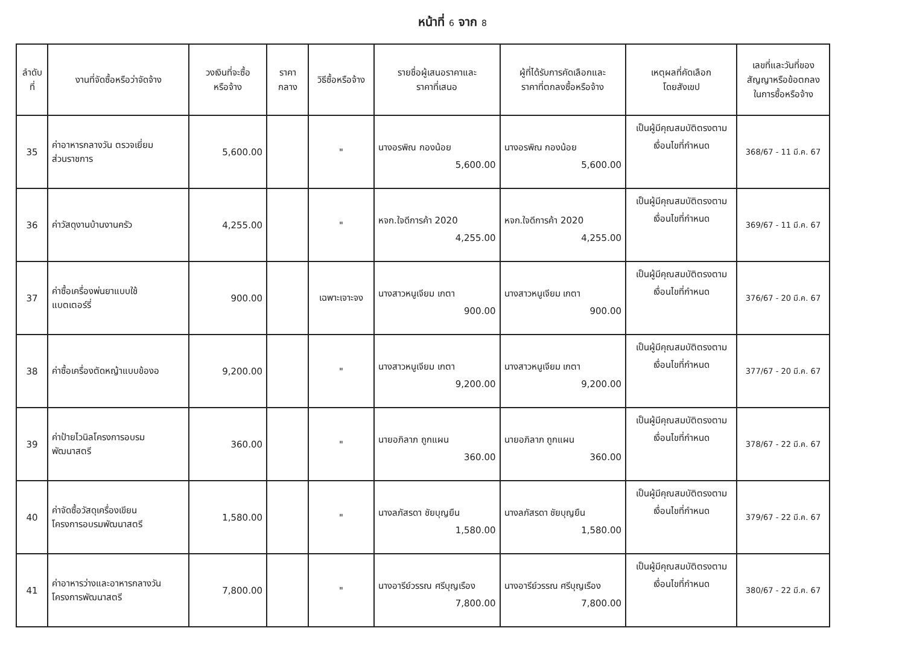หน้าที่ 6 จาก 8
| ลำดับ ที่ | งานที่จัดซื้อหรือว่าจัดจ้าง | วงเงินที่จะซื้อ หรือจ้าง | ราคา กลาง | วิธีซื้อหรือจ้าง | รายชื่อผู้เสนอราคาและ ราคาที่เสนอ | ผู้ที่ได้รับการคัดเลือกและ ราคาที่ตกลงซื้อหรือจ้าง | เหตุผลที่คัดเลือก โดยสังเขป | เลขที่และวันที่ของ สัญญาหรือข้อตกลง ในการซื้อหรือจ้าง |
| --- | --- | --- | --- | --- | --- | --- | --- | --- |
| 35 | ค่าอาหารกลางวัน ตรวจเยี่ยม ส่วนราชการ | 5,600.00 | | " | นางอรพิณ กองน้อย 5,600.00 | นางอรพิณ กองน้อย 5,600.00 | เป็นผู้มีคุณสมบัติตรงตาม เงื่อนไขที่กำหนด | 368/67 - 11 มี.ค. 67 |
| 36 | ค่าวัสดุงานบ้านงานครัว | 4,255.00 | | " | หจก.ใจดีการค้า 2020 4,255.00 | หจก.ใจดีการค้า 2020 4,255.00 | เป็นผู้มีคุณสมบัติตรงตาม เงื่อนไขที่กำหนด | 369/67 - 11 มี.ค. 67 |
| 37 | ค่าซื้อเครื่องพ่นยาแบบใช้ แบตเตอร์รี่ | 900.00 | | เฉพาะเจาะจง | นางสาวหนูเจียม เกตา 900.00 | นางสาวหนูเจียม เกตา 900.00 | เป็นผู้มีคุณสมบัติตรงตาม เงื่อนไขที่กำหนด | 376/67 - 20 มี.ค. 67 |
| 38 | ค่าซื้อเครื่องตัดหญ้าแบบข้องอ | 9,200.00 | | " | นางสาวหนูเจียม เกตา 9,200.00 | นางสาวหนูเจียม เกตา 9,200.00 | เป็นผู้มีคุณสมบัติตรงตาม เงื่อนไขที่กำหนด | 377/67 - 20 มี.ค. 67 |
| 39 | ค่าป้ายไวนิลโครงการอบรม พัฒนาสตรี | 360.00 | | " | นายอภิลาภ ถูกแผน 360.00 | นายอภิลาภ ถูกแผน 360.00 | เป็นผู้มีคุณสมบัติตรงตาม เงื่อนไขที่กำหนด | 378/67 - 22 มี.ค. 67 |
| 40 | ค่าจัดซื้อวัสดุเครื่องเขียน โครงการอบรมพัฒนาสตรี | 1,580.00 | | " | นางลภัสรดา ชัยบุญยืน 1,580.00 | นางลภัสรดา ชัยบุญยืน 1,580.00 | เป็นผู้มีคุณสมบัติตรงตาม เงื่อนไขที่กำหนด | 379/67 - 22 มี.ค. 67 |
| 41 | ค่าอาหารว่างและอาหารกลางวัน โครงการพัฒนาสตรี | 7,800.00 | | " | นางอารีย์วรรณ ศรีบุญเรือง 7,800.00 | นางอารีย์วรรณ ศรีบุญเรือง 7,800.00 | เป็นผู้มีคุณสมบัติตรงตาม เงื่อนไขที่กำหนด | 380/67 - 22 มี.ค. 67 |